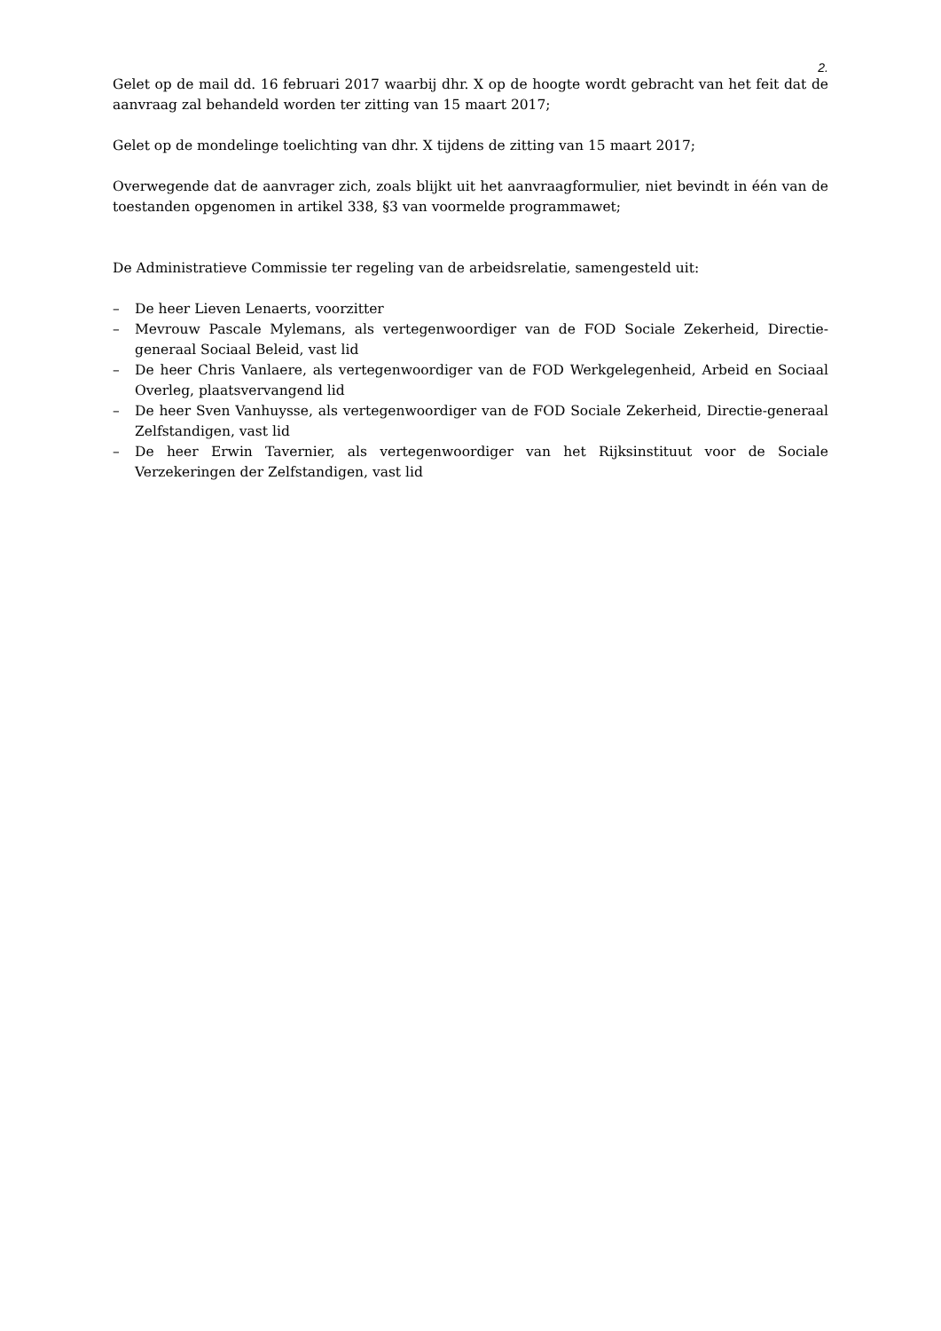2.
Gelet op de mail dd. 16 februari 2017 waarbij dhr. X op de hoogte wordt gebracht van het feit dat de aanvraag zal behandeld worden ter zitting van 15 maart 2017;
Gelet op de mondelinge toelichting van dhr. X tijdens de zitting van 15 maart 2017;
Overwegende dat de aanvrager zich, zoals blijkt uit het aanvraagformulier, niet bevindt in één van de toestanden opgenomen in artikel 338, §3 van voormelde programmawet;
De Administratieve Commissie ter regeling van de arbeidsrelatie, samengesteld uit:
– De heer Lieven Lenaerts, voorzitter
– Mevrouw Pascale Mylemans, als vertegenwoordiger van de FOD Sociale Zekerheid, Directie-generaal Sociaal Beleid, vast lid
– De heer Chris Vanlaere, als vertegenwoordiger van de FOD Werkgelegenheid, Arbeid en Sociaal Overleg, plaatsvervangend lid
– De heer Sven Vanhuysse, als vertegenwoordiger van de FOD Sociale Zekerheid, Directie-generaal Zelfstandigen, vast lid
– De heer Erwin Tavernier, als vertegenwoordiger van het Rijksinstituut voor de Sociale Verzekeringen der Zelfstandigen, vast lid